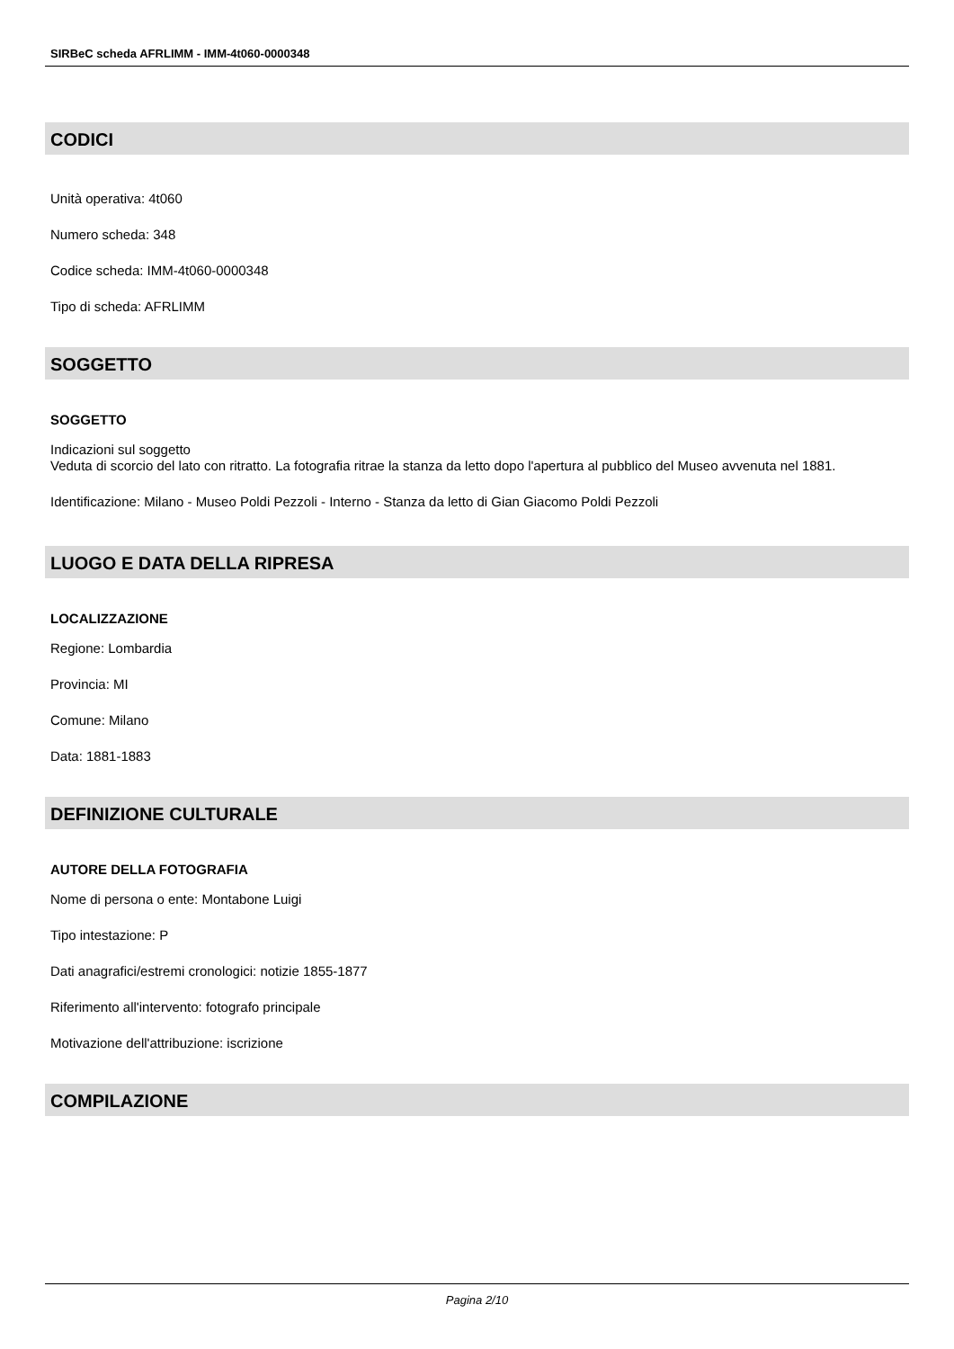SIRBeC scheda AFRLIMM - IMM-4t060-0000348
CODICI
Unità operativa: 4t060
Numero scheda: 348
Codice scheda: IMM-4t060-0000348
Tipo di scheda: AFRLIMM
SOGGETTO
SOGGETTO
Indicazioni sul soggetto
Veduta di scorcio del lato con ritratto. La fotografia ritrae la stanza da letto dopo l'apertura al pubblico del Museo avvenuta nel 1881.
Identificazione: Milano - Museo Poldi Pezzoli - Interno - Stanza da letto di Gian Giacomo Poldi Pezzoli
LUOGO E DATA DELLA RIPRESA
LOCALIZZAZIONE
Regione: Lombardia
Provincia: MI
Comune: Milano
Data: 1881-1883
DEFINIZIONE CULTURALE
AUTORE DELLA FOTOGRAFIA
Nome di persona o ente: Montabone Luigi
Tipo intestazione: P
Dati anagrafici/estremi cronologici: notizie 1855-1877
Riferimento all'intervento: fotografo principale
Motivazione dell'attribuzione: iscrizione
COMPILAZIONE
Pagina 2/10